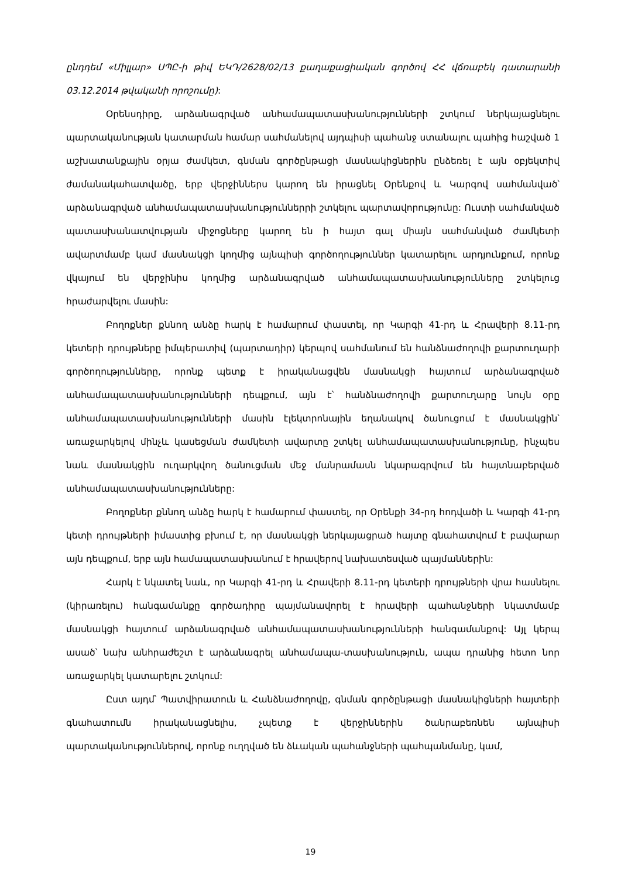ընդդեմ «Միլլար» ՍՊԸ-ի թիվ ԵԿԴ/2628/02/13 քաղաքացիական գործով ՀՀ վճռաբեկ դատարանի 03.12.2014 թվականի որոշումը):
Օրենսդիրը, արձանագրված անհամապատասխանությունների շտկում ներկայացնելու պարտականության կատարման համար սահմանելով այդպիսի պահանջ ստանալու պահից հաշված 1 աշխատանքային օրյա ժամկետ, գնման գործընթացի մասնակիցներին ընձեռել է այն օբյեկտիվ ժամանակահատվածը, երբ վերջիններս կարող են իրացնել Օրենքով և Կարգով սահմանված՝ արձանագրված անհամապատասխանություններրի շտկելու պարտավորությունը: Ուստի սահմանված պատասխանատվության միջոցները կարող են ի հայտ գալ միայն սահմանված ժամկետի ավարտմամբ կամ մասնակցի կողմից այնպիսի գործողություններ կատարելու արդյունքում, որոնք վկայում են վերջինիս կողմից արձանագրված անհամապատասխանությունները շտկելուց հրաժարվելու մասին:
Բողոքներ քննող անձը հարկ է համարում փաստել, որ Կարգի 41-րդ և Հրավերի 8.11-րդ կետերի դրույթները իմպերատիվ (պարտադիր) կերպով սահմանում են հանձնաժողովի քարտուղարի գործողությունները, որոնք պետք է իրականացվեն մասնակցի հայտում արձանագրված անհամապատասխանությունների դեպքում, այն է՝ հանձնաժողովի քարտուղարը նույն օրը անհամապատասխանությունների մասին էլեկտրոնային եղանակով ծանուցում է մասնակցին՝ առաջարկելով մինչև կասեցման ժամկետի ավարտը շտկել անհամապատասխանությունը, ինչպես նաև մասնակցին ուղարկվող ծանուցման մեջ մանրամասն նկարագրվում են հայտնաբերված անհամապատասխանությունները:
Բողոքներ քննող անձը հարկ է համարում փաստել, որ Օրենքի 34-րդ հոդվածի և Կարգի 41-րդ կետի դրույթների իմաստից բխում է, որ մասնակցի ներկայացրած հայտը գնահատվում է բավարար այն դեպքում, երբ այն համապատասխանում է հրավերով նախատեսված պայմաններին:
Հարկ է նկատել նաև, որ Կարգի 41-րդ և Հրավերի 8.11-րդ կետերի դրույթների վրա հասնելու (կիրառելու) հանգամանքը գործադիրը պայմանավորել է հրավերի պահանջների նկատմամբ մասնակցի հայտում արձանագրված անհամապատասխանությունների հանգամանքով: Այլ կերպ ասած՝ նախ անհրաժեշտ է արձանագրել անհամապա-տասխանություն, ապա դրանից հետո նոր առաջարկել կատարելու շտկում:
Ըստ այդմ՝ Պատվիրատուն և Հանձնաժողովը, գնման գործընթացի մասնակիցների հայտերի գնահատումն իրականացնելիս, չպետք է վերջիններին ծանրաբեռնեն այնպիսի պարտականություններով, որոնք ուղղված են ձևական պահանջների պահպանմանը, կամ,
19